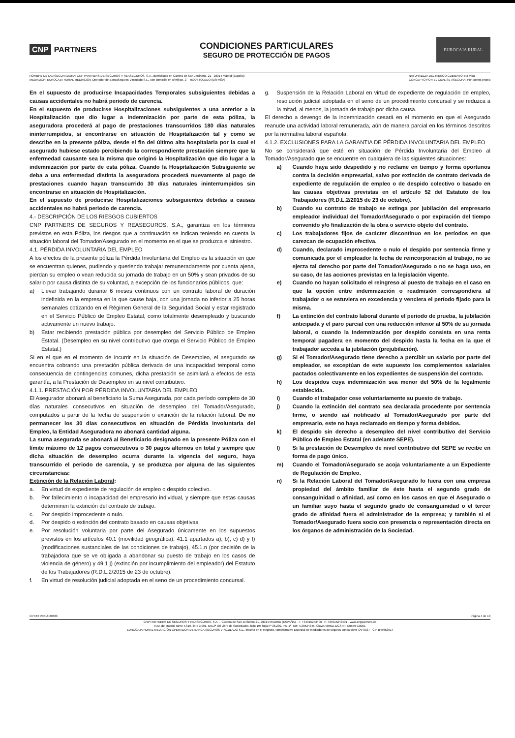CNP PARTNERS
CONDICIONES PARTICULARES
SEGURO DE PROTECCIÓN DE PAGOS
EUROCAJA RURAL
NOMBRE DE LA ASEGURADORA: CNP PARTNERS DE SEGUROS Y REASEGUROS, S.A., domiciliada en Carrera de San Jerónimo, 21 - 28014 Madrid (España)
MEDIADOR: EUROCAJA RURAL MEDIACIÓN Operador de BancaSeguros Vinculado S.L., con domicilio en c/Méjico, 2 – 45004 TOLEDO (ESPAÑA)
NATURALEZA DEL RIESGO CUBIERTO: No Vida
CONCEPTO POR EL CUAL SE ASEGURA: Por cuenta propia
En el supuesto de producirse Incapacidades Temporales subsiguientes debidas a causas accidentales no habrá periodo de carencia.
En el supuesto de producirse Hospitalizaciones subsiguientes a una anterior a la Hospitalización que dio lugar a indemnización por parte de esta póliza, la aseguradora procederá al pago de prestaciones transcurridos 180 días naturales ininterrumpidos, si encontrarse en situación de Hospitalización tal y como se describe en la presente póliza, desde el fin del último alta hospitalaria por la cual el asegurado hubiese estado percibiendo la correspondiente prestación siempre que la enfermedad causante sea la misma que originó la Hospitalización que dio lugar a la indemnización por parte de esta póliza. Cuando la Hospitalización Subsiguiente se deba a una enfermedad distinta la aseguradora procederá nuevamente al pago de prestaciones cuando hayan transcurrido 30 días naturales ininterrumpidos sin encontrarse en situación de Hospitalización.
En el supuesto de producirse Hospitalizaciones subsiguientes debidas a causas accidentales no habrá periodo de carencia.
4.- DESCRIPCIÓN DE LOS RIESGOS CUBIERTOS
CNP PARTNERS DE SEGUROS Y REASEGUROS, S.A., garantiza en los términos previstos en esta Póliza, los riesgos que a continuación se indican teniendo en cuenta la situación laboral del Tomador/Asegurado en el momento en el que se produzca el siniestro.
4.1. PÉRDIDA INVOLUNTARIA DEL EMPLEO
A los efectos de la presente póliza la Pérdida Involuntaria del Empleo es la situación en que se encuentran quienes, pudiendo y queriendo trabajar remuneradamente por cuenta ajena, pierdan su empleo o vean reducida su jornada de trabajo en un 50% y sean privados de su salario por causa distinta de su voluntad, a excepción de los funcionarios públicos, que:
a) Llevar trabajando durante 6 meses continuos con un contrato laboral de duración indefinida en la empresa en la que cause baja, con una jornada no inferior a 25 horas semanales cotizando en el Régimen General de la Seguridad Social y estar registrado en el Servicio Público de Empleo Estatal, como totalmente desempleado y buscando activamente un nuevo trabajo.
b) Estar recibiendo prestación pública por desempleo del Servicio Público de Empleo Estatal. (Desempleo en su nivel contributivo que otorga el Servicio Público de Empleo Estatal.)
Si en el que en el momento de incurrir en la situación de Desempleo, el asegurado se encuentra cobrando una prestación pública derivada de una incapacidad temporal como consecuencia de contingencias comunes, dicha prestación se asimilará a efectos de esta garantía, a la Prestación de Desempleo en su nivel contributivo.
4.1.1. PRESTACIÓN POR PÉRDIDA INVOLUNTARIA DEL EMPLEO
El Asegurador abonará al beneficiario la Suma Asegurada, por cada período completo de 30 días naturales consecutivos en situación de desempleo del Tomador/Asegurado, computados a partir de la fecha de suspensión o extinción de la relación laboral. De no permanecer los 30 días consecutivos en situación de Pérdida Involuntaria del Empleo, la Entidad Aseguradora no abonará cantidad alguna.
La suma asegurada se abonará al Beneficiario designado en la presente Póliza con el límite máximo de 12 pagos consecutivos o 30 pagos alternos en total y siempre que dicha situación de desempleo ocurra durante la vigencia del seguro, haya transcurrido el periodo de carencia, y se produzca por alguna de las siguientes circunstancias:
Extinción de la Relación Laboral:
a. En virtud de expediente de regulación de empleo o despido colectivo.
b. Por fallecimiento o incapacidad del empresario individual, y siempre que estas causas determinen la extinción del contrato de trabajo.
c. Por despido improcedente o nulo.
d. Por despido o extinción del contrato basado en causas objetivas.
e. Por resolución voluntaria por parte del Asegurado únicamente en los supuestos previstos en los artículos 40.1 (movilidad geográfica), 41.1 apartados a), b), c) d) y f) (modificaciones sustanciales de las condiciones de trabajo), 45.1.n (por decisión de la trabajadora que se ve obligada a abandonar su puesto de trabajo en los casos de violencia de género) y 49.1 j) (extinción por incumplimiento del empleador) del Estatuto de los Trabajadores (R.D.L.2/2015 de 23 de octubre).
f. En virtud de resolución judicial adoptada en el seno de un procedimiento concursal.
g. Suspensión de la Relación Laboral en virtud de expediente de regulación de empleo, resolución judicial adoptada en el seno de un procedimiento concursal y se reduzca a la mitad, al menos, la jornada de trabajo por dicha causa.
El derecho a devengo de la indemnización cesará en el momento en que el Asegurado reanude una actividad laboral remunerada, aún de manera parcial en los términos descritos por la normativa laboral española.
4.1.2. EXCLUSIONES PARA LA GARANTIA DE PÉRDIDA INVOLUNTARIA DEL EMPLEO
No se considerará que esté en situación de Pérdida Involuntaria del Empleo al Tomador/Asegurado que se encuentre en cualquiera de las siguientes situaciones:
a) Cuando haya sido despedido y no reclame en tiempo y forma oportunos contra la decisión empresarial, salvo por extinción de contrato derivada de expediente de regulación de empleo o de despido colectivo o basado en las causas objetivas previstas en el artículo 52 del Estatuto de los Trabajadores (R.D.L.2/2015 de 23 de octubre).
b) Cuando su contrato de trabajo se extinga por jubilación del empresario empleador individual del Tomador/Asegurado o por expiración del tiempo convenido y/o finalización de la obra o servicio objeto del contrato.
c) Los trabajadores fijos de carácter discontinuo en los períodos en que carezcan de ocupación efectiva.
d) Cuando, declarado improcedente o nulo el despido por sentencia firme y comunicada por el empleador la fecha de reincorporación al trabajo, no se ejerza tal derecho por parte del Tomador/Asegurado o no se haga uso, en su caso, de las acciones previstas en la legislación vigente.
e) Cuando no hayan solicitado el reingreso al puesto de trabajo en el caso en que la opción entre indemnización o readmisión correspondiera al trabajador o se estuviera en excedencia y venciera el período fijado para la misma.
f) La extinción del contrato laboral durante el periodo de prueba, la jubilación anticipada y el paro parcial con una reducción inferior al 50% de su jornada laboral, o cuando la indemnización por despido consista en una renta temporal pagadera en momento del despido hasta la fecha en la que el trabajador acceda a la jubilación (prejubilación).
g) Si el Tomador/Asegurado tiene derecho a percibir un salario por parte del empleador, se exceptúan de este supuesto los complementos salariales pactados colectivamente en los expedientes de suspensión del contrato.
h) Los despidos cuya indemnización sea menor del 50% de la legalmente establecida.
i) Cuando el trabajador cese voluntariamente su puesto de trabajo.
j) Cuando la extinción del contrato sea declarada procedente por sentencia firme, o siendo así notificado al Tomador/Asegurado por parte del empresario, este no haya reclamado en tiempo y forma debidos.
k) El despido sin derecho a desempleo del nivel contributivo del Servicio Público de Empleo Estatal (en adelante SEPE).
l) Si la prestación de Desempleo de nivel contributivo del SEPE se recibe en forma de pago único.
m) Cuando el Tomador/Asegurado se acoja voluntariamente a un Expediente de Regulación de Empleo.
n) Si la Relación Laboral del Tomador/Asegurado lo fuera con una empresa propiedad del ámbito familiar de éste hasta el segundo grado de consanguinidad o afinidad, así como en los casos en que el Asegurado o un familiar suyo hasta el segundo grado de consanguinidad o el tercer grado de afinidad fuera el administrador de la empresa; y también si el Tomador/Asegurado fuera socio con presencia o representación directa en los órganos de administración de la Sociedad.
CP PPI V0518 20683 Página 4 de 10
CNP PARTNERS DE SEGUROS Y REASEGUROS, S.A. – Carrera de San Jerónimo 21, 28014 MADRID (ESPAÑA) – T. +34915243400 . F. +34915243401 - www.cnppartners.es
R.M. de Madrid, tomo 4.819, libro 3.991, sec.3ª del Libro de Sociedades, folio 195 hoja nº 38.280, Ins. 1ª- NIF. A 28534345. Clave Admva .DGSFP: C0559-G0001
EUROCAJA RURAL MEDIACIÓN OPERADOR DE BANCA SEGUROS VINCULADO S.L., inscrito en el Registro Administrativo Especial de mediadores de seguros con la clave OV-0037 - CIF B45663614